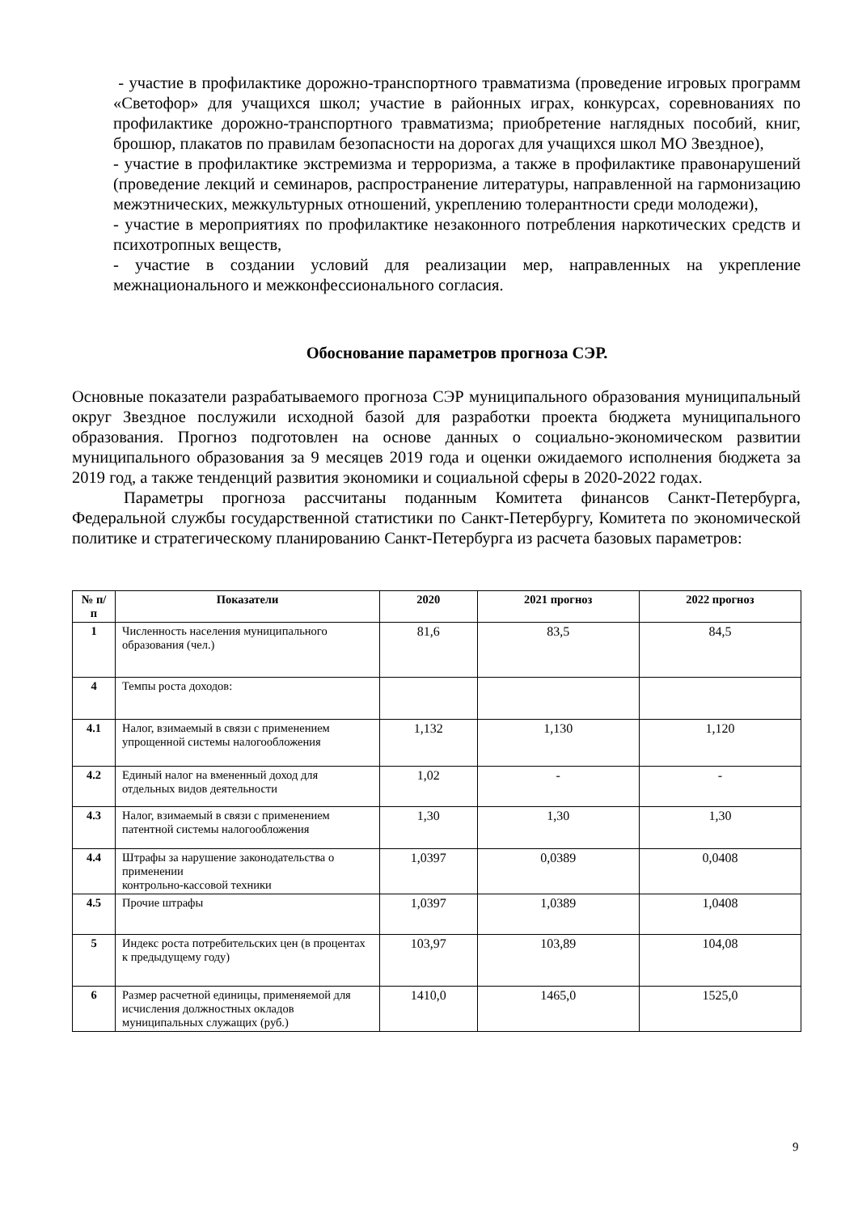- участие в профилактике дорожно-транспортного травматизма (проведение игровых программ «Светофор» для учащихся школ; участие в районных играх, конкурсах, соревнованиях по профилактике дорожно-транспортного травматизма; приобретение наглядных пособий, книг, брошюр, плакатов по правилам безопасности на дорогах для учащихся школ МО Звездное),
- участие в профилактике экстремизма и терроризма, а также в профилактике правонарушений (проведение лекций и семинаров, распространение литературы, направленной на гармонизацию межэтнических, межкультурных отношений, укреплению толерантности среди молодежи),
- участие в мероприятиях по профилактике незаконного потребления наркотических средств и психотропных веществ,
- участие в создании условий для реализации мер, направленных на укрепление межнационального и межконфессионального согласия.
Обоснование параметров прогноза СЭР.
Основные показатели разрабатываемого прогноза СЭР муниципального образования муниципальный округ Звездное послужили исходной базой для разработки проекта бюджета муниципального образования. Прогноз подготовлен на основе данных о социально-экономическом развитии муниципального образования за 9 месяцев 2019 года и оценки ожидаемого исполнения бюджета за 2019 год, а также тенденций развития экономики и социальной сферы в 2020-2022 годах.
Параметры прогноза рассчитаны поданным Комитета финансов Санкт-Петербурга, Федеральной службы государственной статистики по Санкт-Петербургу, Комитета по экономической политике и стратегическому планированию Санкт-Петербурга из расчета базовых параметров:
| № п/п | Показатели | 2020 | 2021 прогноз | 2022 прогноз |
| --- | --- | --- | --- | --- |
| 1 | Численность населения муниципального образования (чел.) | 81,6 | 83,5 | 84,5 |
| 4 | Темпы роста доходов: | | | |
| 4.1 | Налог, взимаемый в связи с применением упрощенной системы налогообложения | 1,132 | 1,130 | 1,120 |
| 4.2 | Единый налог на вмененный доход для отдельных видов деятельности | 1,02 | - | - |
| 4.3 | Налог, взимаемый в связи с применением патентной системы налогообложения | 1,30 | 1,30 | 1,30 |
| 4.4 | Штрафы за нарушение законодательства о применении контрольно-кассовой техники | 1,0397 | 0,0389 | 0,0408 |
| 4.5 | Прочие штрафы | 1,0397 | 1,0389 | 1,0408 |
| 5 | Индекс роста потребительских цен (в процентах к предыдущему году) | 103,97 | 103,89 | 104,08 |
| 6 | Размер расчетной единицы, применяемой для исчисления должностных окладов муниципальных служащих (руб.) | 1410,0 | 1465,0 | 1525,0 |
9